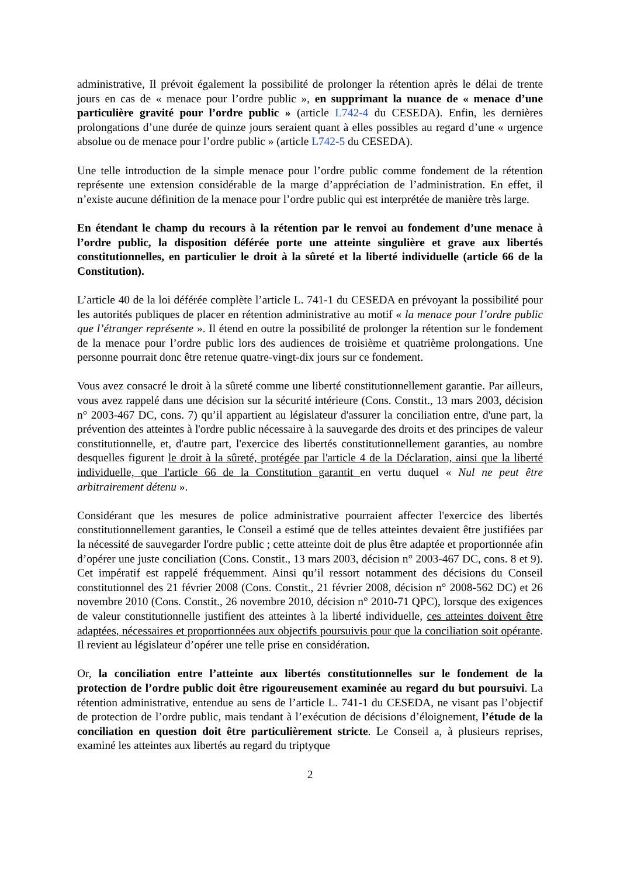administrative, Il prévoit également la possibilité de prolonger la rétention après le délai de trente jours en cas de « menace pour l’ordre public », en supprimant la nuance de « menace d’une particulière gravité pour l’ordre public » (article L742-4 du CESEDA). Enfin, les dernières prolongations d’une durée de quinze jours seraient quant à elles possibles au regard d’une « urgence absolue ou de menace pour l’ordre public » (article L742-5 du CESEDA).
Une telle introduction de la simple menace pour l’ordre public comme fondement de la rétention représente une extension considérable de la marge d’appréciation de l’administration. En effet, il n’existe aucune définition de la menace pour l’ordre public qui est interprétée de manière très large.
En étendant le champ du recours à la rétention par le renvoi au fondement d’une menace à l’ordre public, la disposition déférée porte une atteinte singulière et grave aux libertés constitutionnelles, en particulier le droit à la sûreté et la liberté individuelle (article 66 de la Constitution).
L’article 40 de la loi déférée complète l’article L. 741-1 du CESEDA en prévoyant la possibilité pour les autorités publiques de placer en rétention administrative au motif « la menace pour l’ordre public que l’étranger représente ». Il étend en outre la possibilité de prolonger la rétention sur le fondement de la menace pour l’ordre public lors des audiences de troisième et quatrième prolongations. Une personne pourrait donc être retenue quatre-vingt-dix jours sur ce fondement.
Vous avez consacré le droit à la sûreté comme une liberté constitutionnellement garantie. Par ailleurs, vous avez rappelé dans une décision sur la sécurité intérieure (Cons. Constit., 13 mars 2003, décision n° 2003-467 DC, cons. 7) qu’il appartient au législateur d'assurer la conciliation entre, d'une part, la prévention des atteintes à l'ordre public nécessaire à la sauvegarde des droits et des principes de valeur constitutionnelle, et, d'autre part, l'exercice des libertés constitutionnellement garanties, au nombre desquelles figurent le droit à la sûreté, protégée par l'article 4 de la Déclaration, ainsi que la liberté individuelle, que l'article 66 de la Constitution garantit en vertu duquel « Nul ne peut être arbitrairement détenu ».
Considérant que les mesures de police administrative pourraient affecter l'exercice des libertés constitutionnellement garanties, le Conseil a estimé que de telles atteintes devaient être justifiées par la nécessité de sauvegarder l'ordre public ; cette atteinte doit de plus être adaptée et proportionnée afin d’opérer une juste conciliation (Cons. Constit., 13 mars 2003, décision n° 2003-467 DC, cons. 8 et 9). Cet impératif est rappelé fréquemment. Ainsi qu’il ressort notamment des décisions du Conseil constitutionnel des 21 février 2008 (Cons. Constit., 21 février 2008, décision n° 2008-562 DC) et 26 novembre 2010 (Cons. Constit., 26 novembre 2010, décision n° 2010-71 QPC), lorsque des exigences de valeur constitutionnelle justifient des atteintes à la liberté individuelle, ces atteintes doivent être adaptées, nécessaires et proportionnées aux objectifs poursuivis pour que la conciliation soit opérante. Il revient au législateur d’opérer une telle prise en considération.
Or, la conciliation entre l’atteinte aux libertés constitutionnelles sur le fondement de la protection de l’ordre public doit être rigoureusement examinée au regard du but poursuivi. La rétention administrative, entendue au sens de l’article L. 741-1 du CESEDA, ne visant pas l’objectif de protection de l’ordre public, mais tendant à l’exécution de décisions d’éloignement, l’étude de la conciliation en question doit être particulièrement stricte. Le Conseil a, à plusieurs reprises, examiné les atteintes aux libertés au regard du triptyque
2